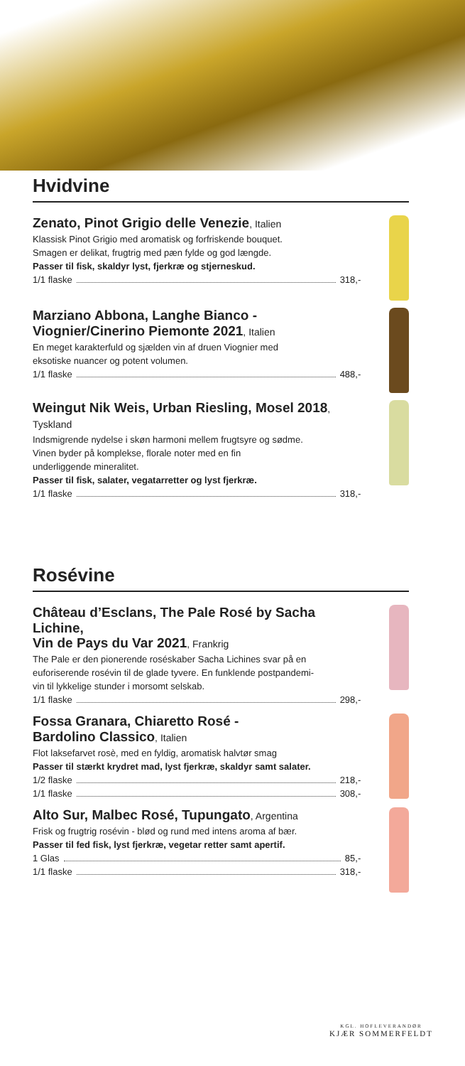Hvidvine
Zenato, Pinot Grigio delle Venezie, Italien
Klassisk Pinot Grigio med aromatisk og forfriskende bouquet.
Smagen er delikat, frugtrig med pæn fylde og god længde.
Passer til fisk, skaldyr lyst, fjerkræ og stjerneskud.
1/1 flaske 318,-
Marziano Abbona, Langhe Bianco -
Viognier/Cinerino Piemonte 2021, Italien
En meget karakterfuld og sjælden vin af druen Viognier med
eksotiske nuancer og potent volumen.
1/1 flaske 488,-
Weingut Nik Weis, Urban Riesling, Mosel 2018, Tyskland
Indsmigrende nydelse i skøn harmoni mellem frugtsyre og sødme.
Vinen byder på komplekse, florale noter med en fin
underliggende mineralitet.
Passer til fisk, salater, vegatarretter og lyst fjerkræ.
1/1 flaske 318,-
Rosévine
Château d’Esclans, The Pale Rosé by Sacha Lichine,
Vin de Pays du Var 2021, Frankrig
The Pale er den pionerende roséskaber Sacha Lichines svar på en
euforiserende rosévin til de glade tyvere. En funklende postpandemi-
vin til lykkelige stunder i morsomt selskab.
1/1 flaske 298,-
Fossa Granara, Chiaretto Rosé -
Bardolino Classico, Italien
Flot laksefarvet rosè, med en fyldig, aromatisk halvtør smag
Passer til stærkt krydret mad, lyst fjerkræ, skaldyr samt salater.
1/2 flaske 218,-
1/1 flaske 308,-
Alto Sur, Malbec Rosé, Tupungato, Argentina
Frisk og frugtrig rosévin - blød og rund med intens aroma af bær.
Passer til fed fisk, lyst fjerkræ, vegetar retter samt apertif.
1 Glas 85,-
1/1 flaske 318,-
KGL. HOFLEVERANDØR
KJÆR SOMMERFELDT